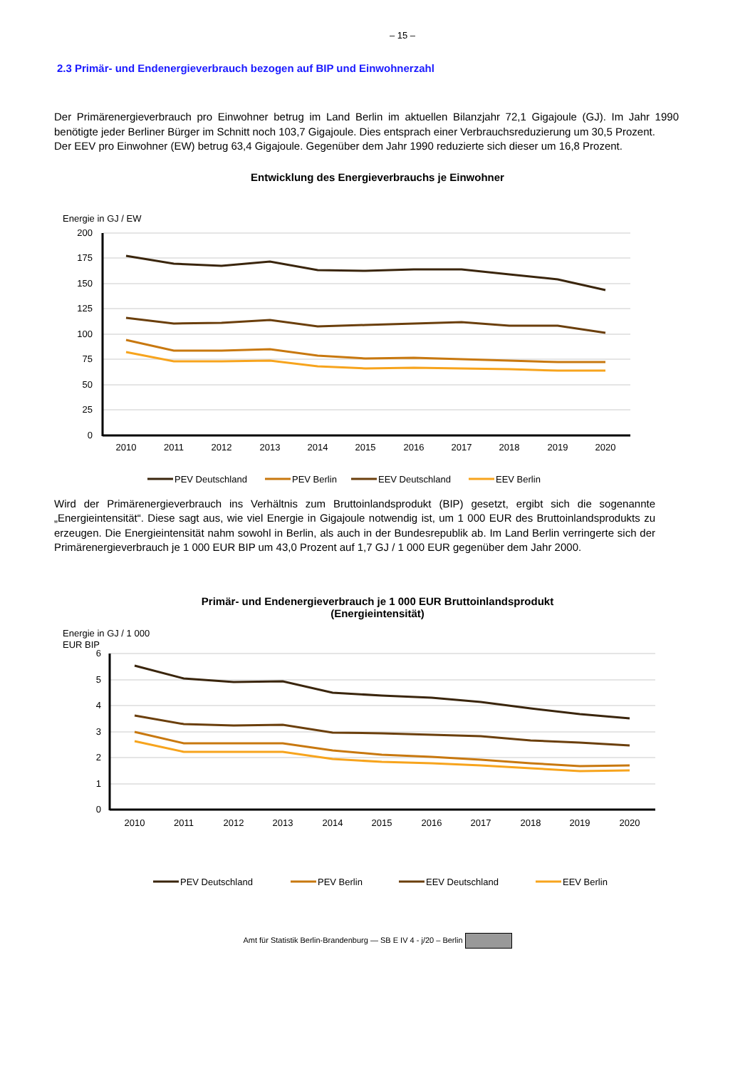– 15 –
2.3 Primär- und Endenergieverbrauch bezogen auf BIP und Einwohnerzahl
Der Primärenergieverbrauch pro Einwohner betrug im Land Berlin im aktuellen Bilanzjahr 72,1 Gigajoule (GJ). Im Jahr 1990 benötigte jeder Berliner Bürger im Schnitt noch 103,7 Gigajoule. Dies entsprach einer Verbrauchsreduzierung um 30,5 Prozent.
Der EEV pro Einwohner (EW) betrug 63,4 Gigajoule. Gegenüber dem Jahr 1990 reduzierte sich dieser um 16,8 Prozent.
Entwicklung des Energieverbrauchs je Einwohner
Energie in GJ / EW
200
175
150
125
100
75
50
25
0
2010
2011
2012
2013
2014
2015
2016
2017
2018
2019
2020
PEV Deutschland
PEV Berlin
EEV Deutschland
EEV Berlin
Wird der Primärenergieverbrauch ins Verhältnis zum Bruttoinlandsprodukt (BIP) gesetzt, ergibt sich die sogenannte „Energieintensität“. Diese sagt aus, wie viel Energie in Gigajoule notwendig ist, um 1 000 EUR des Bruttoinlandsprodukts zu erzeugen. Die Energieintensität nahm sowohl in Berlin, als auch in der Bundesrepublik ab. Im Land Berlin verringerte sich der Primärenergieverbrauch je 1 000 EUR BIP um 43,0 Prozent auf 1,7 GJ / 1 000 EUR gegenüber dem Jahr 2000.
Primär- und Endenergieverbrauch je 1 000 EUR Bruttoinlandsprodukt
(Energieintensität)
Energie in GJ / 1 000
EUR BIP
6
5
4
3
2
1
0
2010
2011
2012
2013
2014
2015
2016
2017
2018
2019
2020
PEV Deutschland
PEV Berlin
EEV Deutschland
EEV Berlin
Amt für Statistik Berlin-Brandenburg — SB E IV 4 - j/20 – Berlin